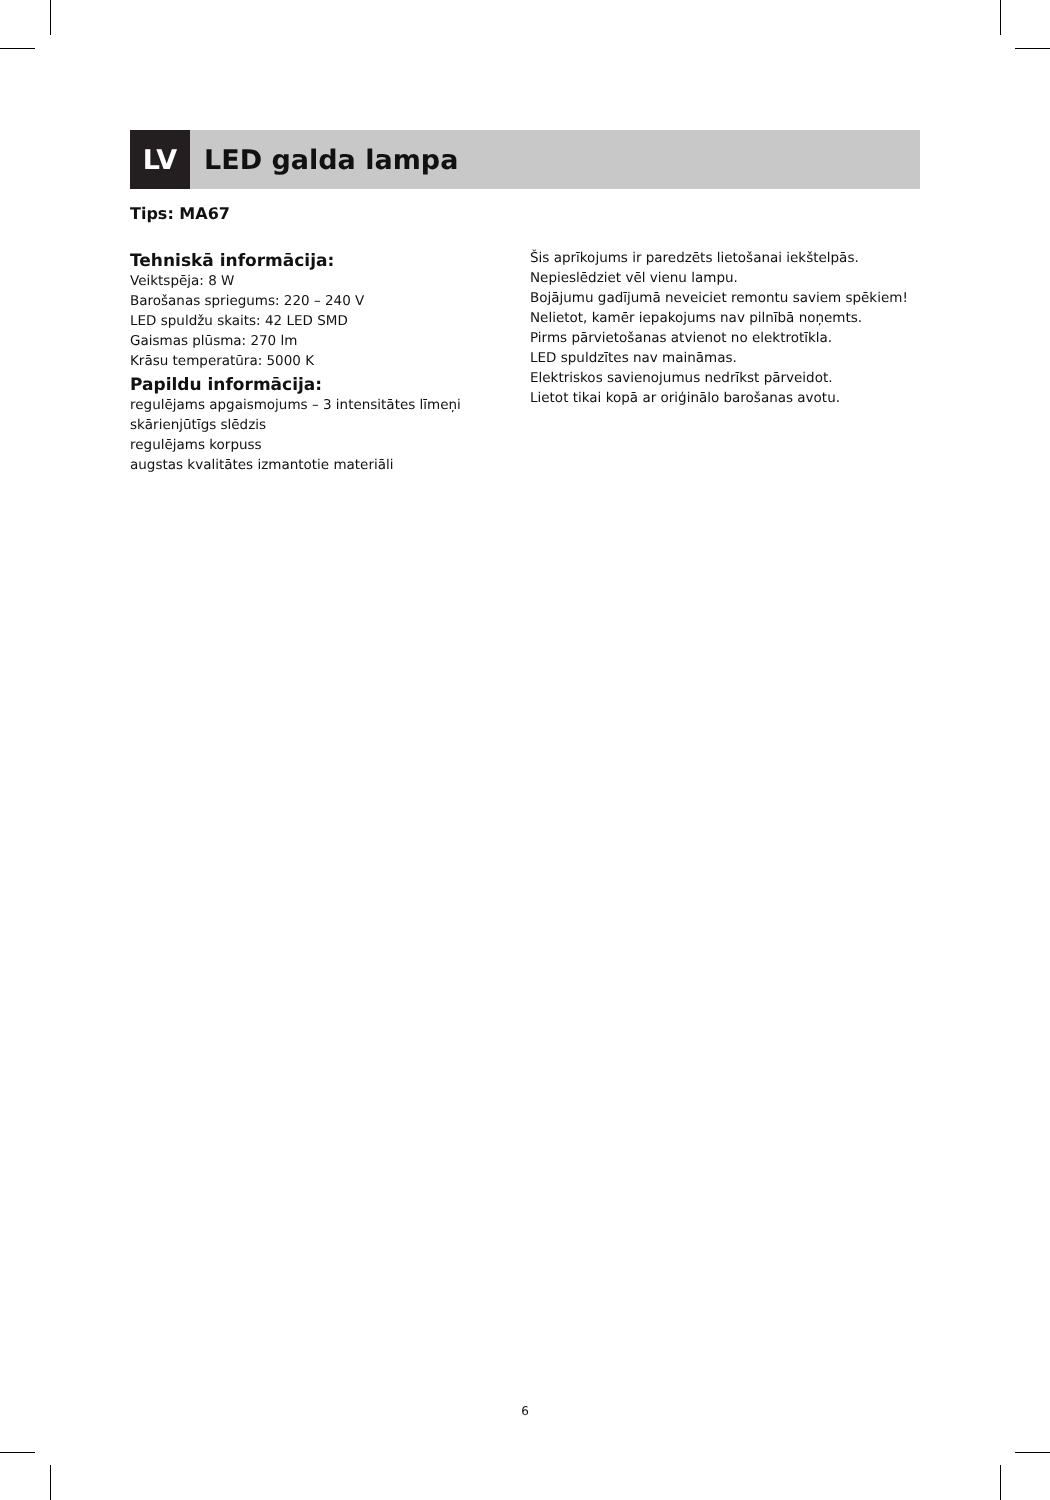LV LED galda lampa
Tips: MA67
Tehniskā informācija:
Veiktspēja: 8 W
Barošanas spriegums: 220 – 240 V
LED spuldžu skaits: 42 LED SMD
Gaismas plūsma: 270 lm
Krāsu temperatūra: 5000 K
Papildu informācija:
regulējams apgaismojums – 3 intensitātes līmeņi
skārienjūtīgs slēdzis
regulējams korpuss
augstas kvalitātes izmantotie materiāli
Šis aprīkojums ir paredzēts lietošanai iekštelpās.
Nepieslēdziet vēl vienu lampu.
Bojājumu gadījumā neveiciet remontu saviem spēkiem!
Nelietot, kamēr iepakojums nav pilnībā noņemts.
Pirms pārvietošanas atvienot no elektrotīkla.
LED spuldzītes nav maināmas.
Elektriskos savienojumus nedrīkst pārveidot.
Lietot tikai kopā ar oriģinālo barošanas avotu.
6